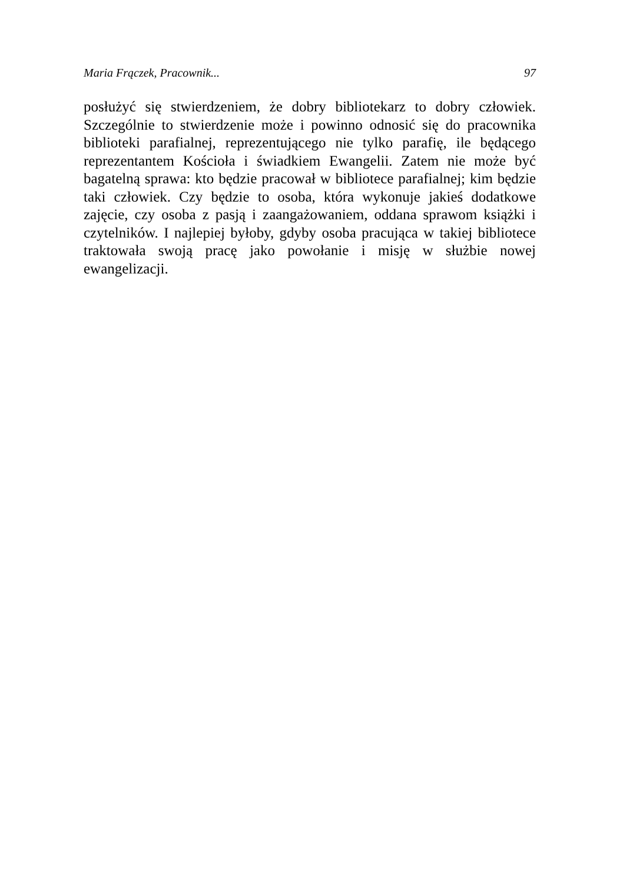Maria Frączek, Pracownik... 97
posłużyć się stwierdzeniem, że dobry bibliotekarz to dobry człowiek. Szczególnie to stwierdzenie może i powinno odnosić się do pracownika biblioteki parafialnej, reprezentującego nie tylko parafię, ile będącego reprezentantem Kościoła i świadkiem Ewangelii. Zatem nie może być bagatelną sprawa: kto będzie pracował w bibliotece parafialnej; kim będzie taki człowiek. Czy będzie to osoba, która wykonuje jakieś dodatkowe zajęcie, czy osoba z pasją i zaangażowaniem, oddana sprawom książki i czytelników. I najlepiej byłoby, gdyby osoba pracująca w takiej bibliotece traktowała swoją pracę jako powołanie i misję w służbie nowej ewangelizacji.